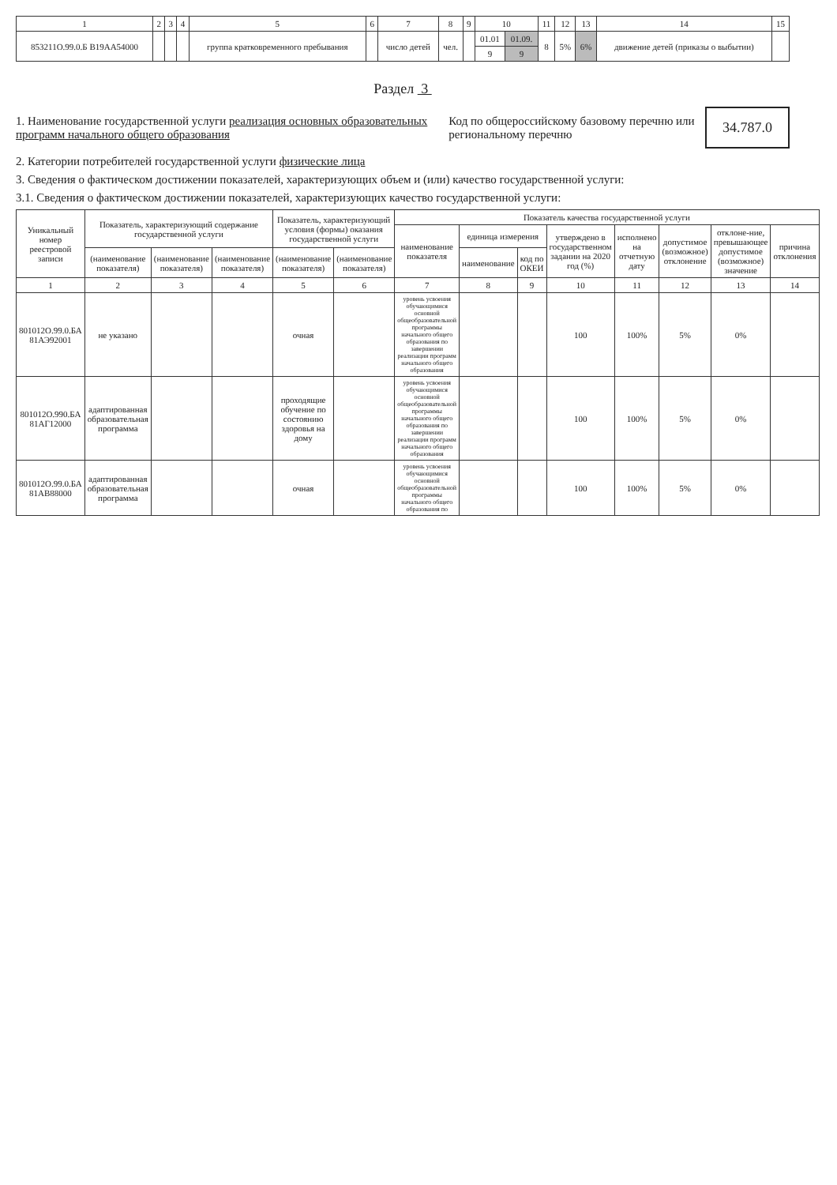| 1 | 2 | 3 | 4 | 5 | 6 | 7 | 8 | 9 | 10 | | 11 | 12 | 13 | 14 | 15 |
| --- | --- | --- | --- | --- | --- | --- | --- | --- | --- | --- | --- | --- | --- | --- | --- |
| 853211О.99.0.Б В19АА54000 | | | | группа кратковременного пребывания | | число детей | чел. | | 01.01 | 01.09. | 8 | 5% | 6% | движение детей (приказы о выбытии) | |
| | | | | | | | | | 9 | 9 | | | | | |
Раздел 3
1. Наименование государственной услуги реализация основных образовательных программ начального общего образования
Код по общероссийскому базовому перечню или региональному перечню
34.787.0
2. Категории потребителей государственной услуги физические лица
3. Сведения о фактическом достижении показателей, характеризующих объем и (или) качество государственной услуги:
3.1. Сведения о фактическом достижении показателей, характеризующих качество государственной услуги:
| Уникальный номер реестровой записи | Показатель, характеризующий содержание государственной услуги | | | Показатель, характеризующий условия (формы) оказания государственной услуги | | Показатель качества государственной услуги | | | | | | | |
| --- | --- | --- | --- | --- | --- | --- | --- | --- | --- | --- | --- | --- | --- |
| | | | | | | наименование показателя | единица измерения | | утверждено в государственном задании на 2020 год (%) | исполнено на отчетную дату | допустимое (возможное) отклонение | отклоне-ние, превышающее допустимое (возможное) значение | причина отклонения |
| | (наименование показателя) | (наименование показателя) | (наименование показателя) | (наименование показателя) | (наименование показателя) | | наименование | код по ОКЕИ | | | | | |
| 1 | 2 | 3 | 4 | 5 | 6 | 7 | 8 | 9 | 10 | 11 | 12 | 13 | 14 |
| 801012О.99.0.БА 81АЭ92001 | не указано | | | очная | | уровень усвоения обучающимися основной общеобразовательной программы начального общего образования по завершении реализации программ начального общего образования | | | 100 | 100% | 5% | 0% | |
| 801012О.990.БА 81АГ12000 | адаптированная образовательная программа | | | проходящие обучение по состоянию здоровья на дому | | уровень усвоения обучающимися основной общеобразовательной программы начального общего образования по завершении реализации программ начального общего образования | | | 100 | 100% | 5% | 0% | |
| 801012О.99.0.БА 81АВ88000 | адаптированная образовательная программа | | | очная | | уровень усвоения обучающимися основной общеобразовательной программы начального общего образования по | | | 100 | 100% | 5% | 0% | |